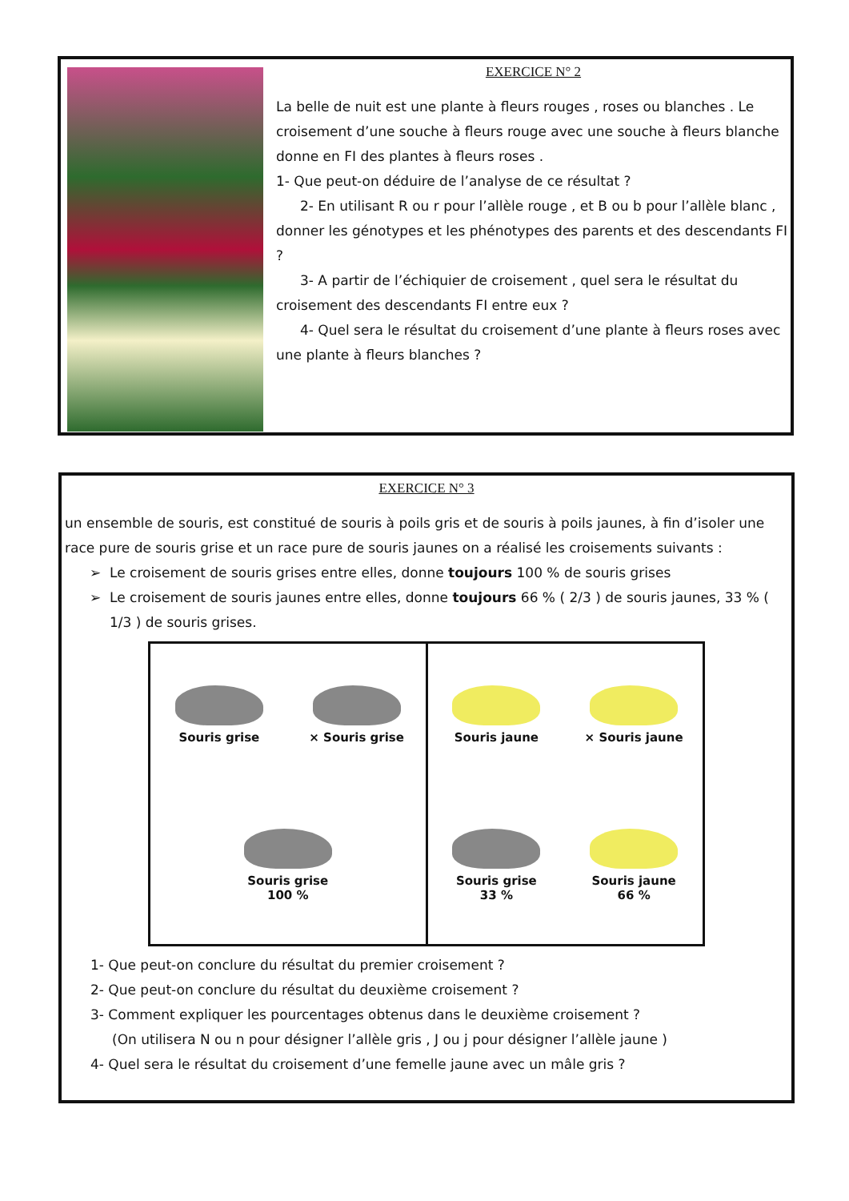EXERCICE N° 2
La belle de nuit est une plante à fleurs rouges , roses ou blanches . Le croisement d’une souche à fleurs rouge avec une souche à fleurs blanche donne en FI des plantes à fleurs roses .
1- Que peut-on déduire de l’analyse de ce résultat ?
2- En utilisant R ou r pour l’allèle rouge , et B ou b pour l’allèle blanc , donner les génotypes et les phénotypes des parents et des descendants FI ?
3- A partir de l’échiquier de croisement , quel sera le résultat du croisement des descendants FI entre eux ?
4- Quel sera le résultat du croisement d’une plante à fleurs roses avec une plante à fleurs blanches ?
EXERCICE N° 3
un ensemble de souris, est constitué de souris à poils gris et de souris à poils jaunes, à fin d’isoler une race pure de souris grise et un race pure de souris jaunes on a réalisé les croisements suivants :
Le croisement de souris grises entre elles, donne toujours 100 % de souris grises
Le croisement de souris jaunes entre elles, donne toujours 66 % ( 2/3 ) de souris jaunes, 33 % ( 1/3 ) de souris grises.
Souris grise
× Souris grise
Souris grise
100 %
Souris jaune
× Souris jaune
Souris grise
33 %
Souris jaune
66 %
1- Que peut-on conclure du résultat du premier croisement ?
2- Que peut-on conclure du résultat du deuxième croisement ?
3- Comment expliquer les pourcentages obtenus dans le deuxième croisement ?
(On utilisera N ou n pour désigner l’allèle gris , J ou j pour désigner l’allèle jaune )
4- Quel sera le résultat du croisement d’une femelle jaune avec un mâle gris ?